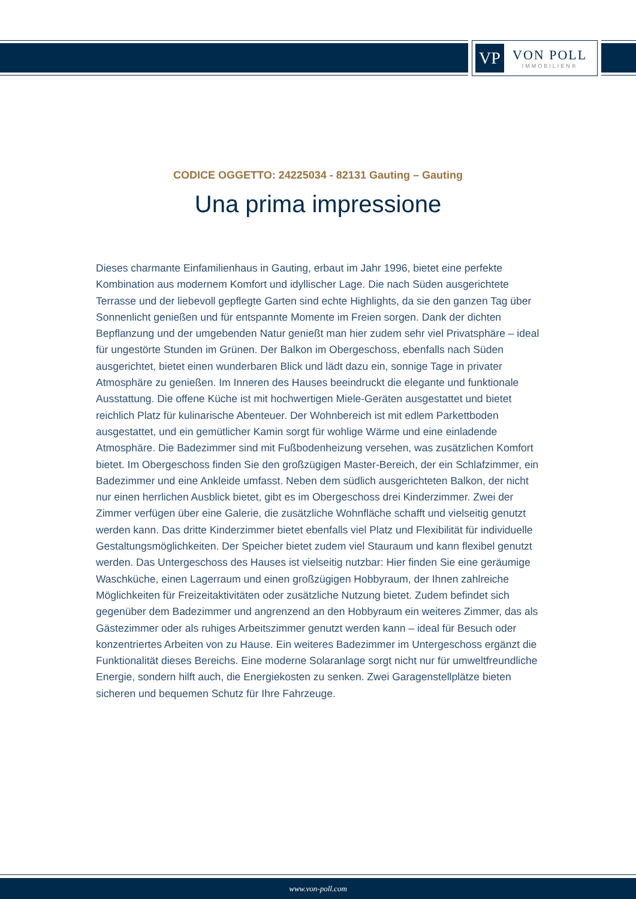VP
VON POLL
IMMOBILIEN®
CODICE OGGETTO: 24225034 - 82131 Gauting – Gauting
Una prima impressione
Dieses charmante Einfamilienhaus in Gauting, erbaut im Jahr 1996, bietet eine perfekte Kombination aus modernem Komfort und idyllischer Lage. Die nach Süden ausgerichtete Terrasse und der liebevoll gepflegte Garten sind echte Highlights, da sie den ganzen Tag über Sonnenlicht genießen und für entspannte Momente im Freien sorgen. Dank der dichten Bepflanzung und der umgebenden Natur genießt man hier zudem sehr viel Privatsphäre – ideal für ungestörte Stunden im Grünen. Der Balkon im Obergeschoss, ebenfalls nach Süden ausgerichtet, bietet einen wunderbaren Blick und lädt dazu ein, sonnige Tage in privater Atmosphäre zu genießen. Im Inneren des Hauses beeindruckt die elegante und funktionale Ausstattung. Die offene Küche ist mit hochwertigen Miele-Geräten ausgestattet und bietet reichlich Platz für kulinarische Abenteuer. Der Wohnbereich ist mit edlem Parkettboden ausgestattet, und ein gemütlicher Kamin sorgt für wohlige Wärme und eine einladende Atmosphäre. Die Badezimmer sind mit Fußbodenheizung versehen, was zusätzlichen Komfort bietet. Im Obergeschoss finden Sie den großzügigen Master-Bereich, der ein Schlafzimmer, ein Badezimmer und eine Ankleide umfasst. Neben dem südlich ausgerichteten Balkon, der nicht nur einen herrlichen Ausblick bietet, gibt es im Obergeschoss drei Kinderzimmer. Zwei der Zimmer verfügen über eine Galerie, die zusätzliche Wohnfläche schafft und vielseitig genutzt werden kann. Das dritte Kinderzimmer bietet ebenfalls viel Platz und Flexibilität für individuelle Gestaltungsmöglichkeiten. Der Speicher bietet zudem viel Stauraum und kann flexibel genutzt werden. Das Untergeschoss des Hauses ist vielseitig nutzbar: Hier finden Sie eine geräumige Waschküche, einen Lagerraum und einen großzügigen Hobbyraum, der Ihnen zahlreiche Möglichkeiten für Freizeitaktivitäten oder zusätzliche Nutzung bietet. Zudem befindet sich gegenüber dem Badezimmer und angrenzend an den Hobbyraum ein weiteres Zimmer, das als Gästezimmer oder als ruhiges Arbeitszimmer genutzt werden kann – ideal für Besuch oder konzentriertes Arbeiten von zu Hause. Ein weiteres Badezimmer im Untergeschoss ergänzt die Funktionalität dieses Bereichs. Eine moderne Solaranlage sorgt nicht nur für umweltfreundliche Energie, sondern hilft auch, die Energiekosten zu senken. Zwei Garagenstellplätze bieten sicheren und bequemen Schutz für Ihre Fahrzeuge.
www.von-poll.com